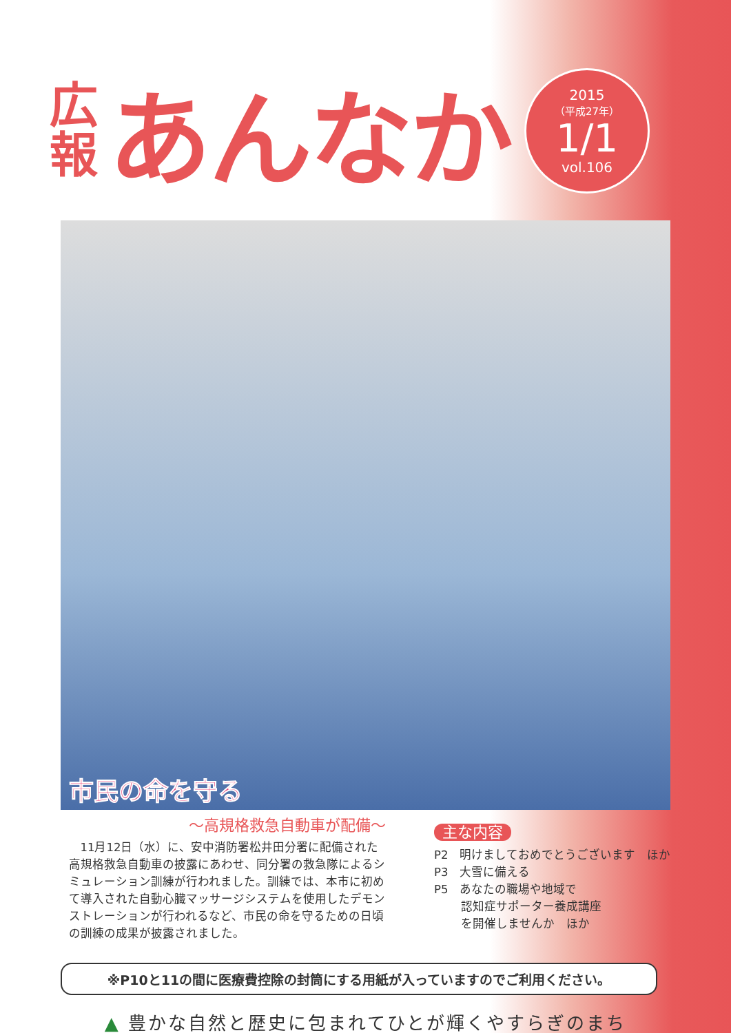広
報
あんなか
2015
（平成27年）
1/1
vol.106
市民の命を守る
～高規格救急自動車が配備～
11月12日（水）に、安中消防署松井田分署に配備された高規格救急自動車の披露にあわせ、同分署の救急隊によるシミュレーション訓練が行われました。訓練では、本市に初めて導入された自動心臓マッサージシステムを使用したデモンストレーションが行われるなど、市民の命を守るための日頃の訓練の成果が披露されました。
主な内容
P2　明けましておめでとうございます　ほか
P3　大雪に備える
P5　あなたの職場や地域で
　　 認知症サポーター養成講座
　　 を開催しませんか　ほか
※P10と11の間に医療費控除の封筒にする用紙が入っていますのでご利用ください。
▲ 豊かな自然と歴史に包まれてひとが輝くやすらぎのまち